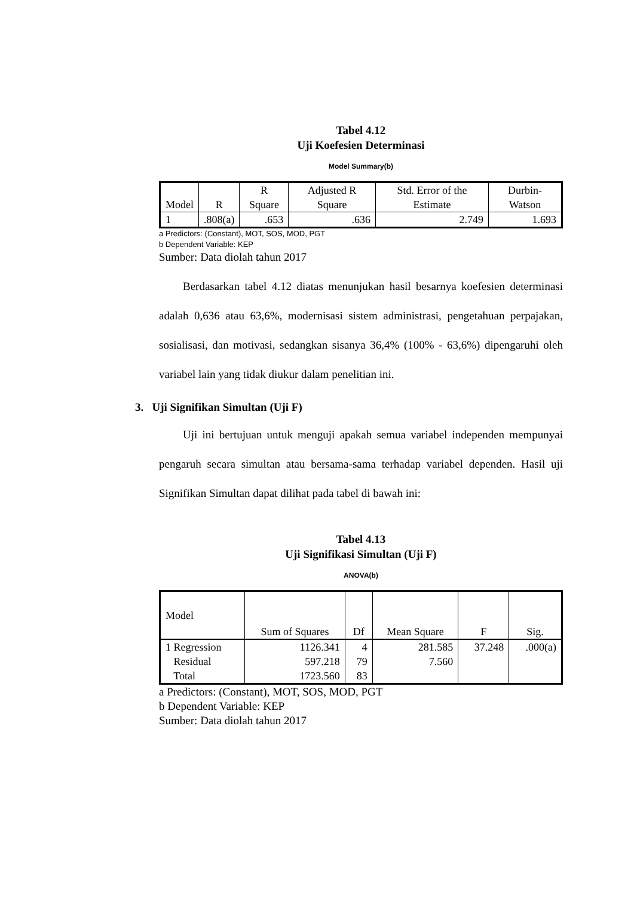Tabel 4.12
Uji Koefesien Determinasi
Model Summary(b)
| Model | R | R Square | Adjusted R Square | Std. Error of the Estimate | Durbin-Watson |
| --- | --- | --- | --- | --- | --- |
| 1 | .808(a) | .653 | .636 | 2.749 | 1.693 |
a Predictors: (Constant), MOT, SOS, MOD, PGT
b Dependent Variable: KEP
Sumber: Data diolah tahun 2017
Berdasarkan tabel 4.12 diatas menunjukan hasil besarnya koefesien determinasi adalah 0,636 atau 63,6%, modernisasi sistem administrasi, pengetahuan perpajakan, sosialisasi, dan motivasi, sedangkan sisanya 36,4% (100% - 63,6%) dipengaruhi oleh variabel lain yang tidak diukur dalam penelitian ini.
3. Uji Signifikan Simultan (Uji F)
Uji ini bertujuan untuk menguji apakah semua variabel independen mempunyai pengaruh secara simultan atau bersama-sama terhadap variabel dependen. Hasil uji Signifikan Simultan dapat dilihat pada tabel di bawah ini:
Tabel 4.13
Uji Signifikasi Simultan (Uji F)
ANOVA(b)
| Model | Sum of Squares | Df | Mean Square | F | Sig. |
| --- | --- | --- | --- | --- | --- |
| 1 Regression Residual Total | 1126.341 597.218 1723.560 | 4 79 83 | 281.585 7.560 | 37.248 | .000(a) |
a Predictors: (Constant), MOT, SOS, MOD, PGT
b Dependent Variable: KEP
Sumber: Data diolah tahun 2017